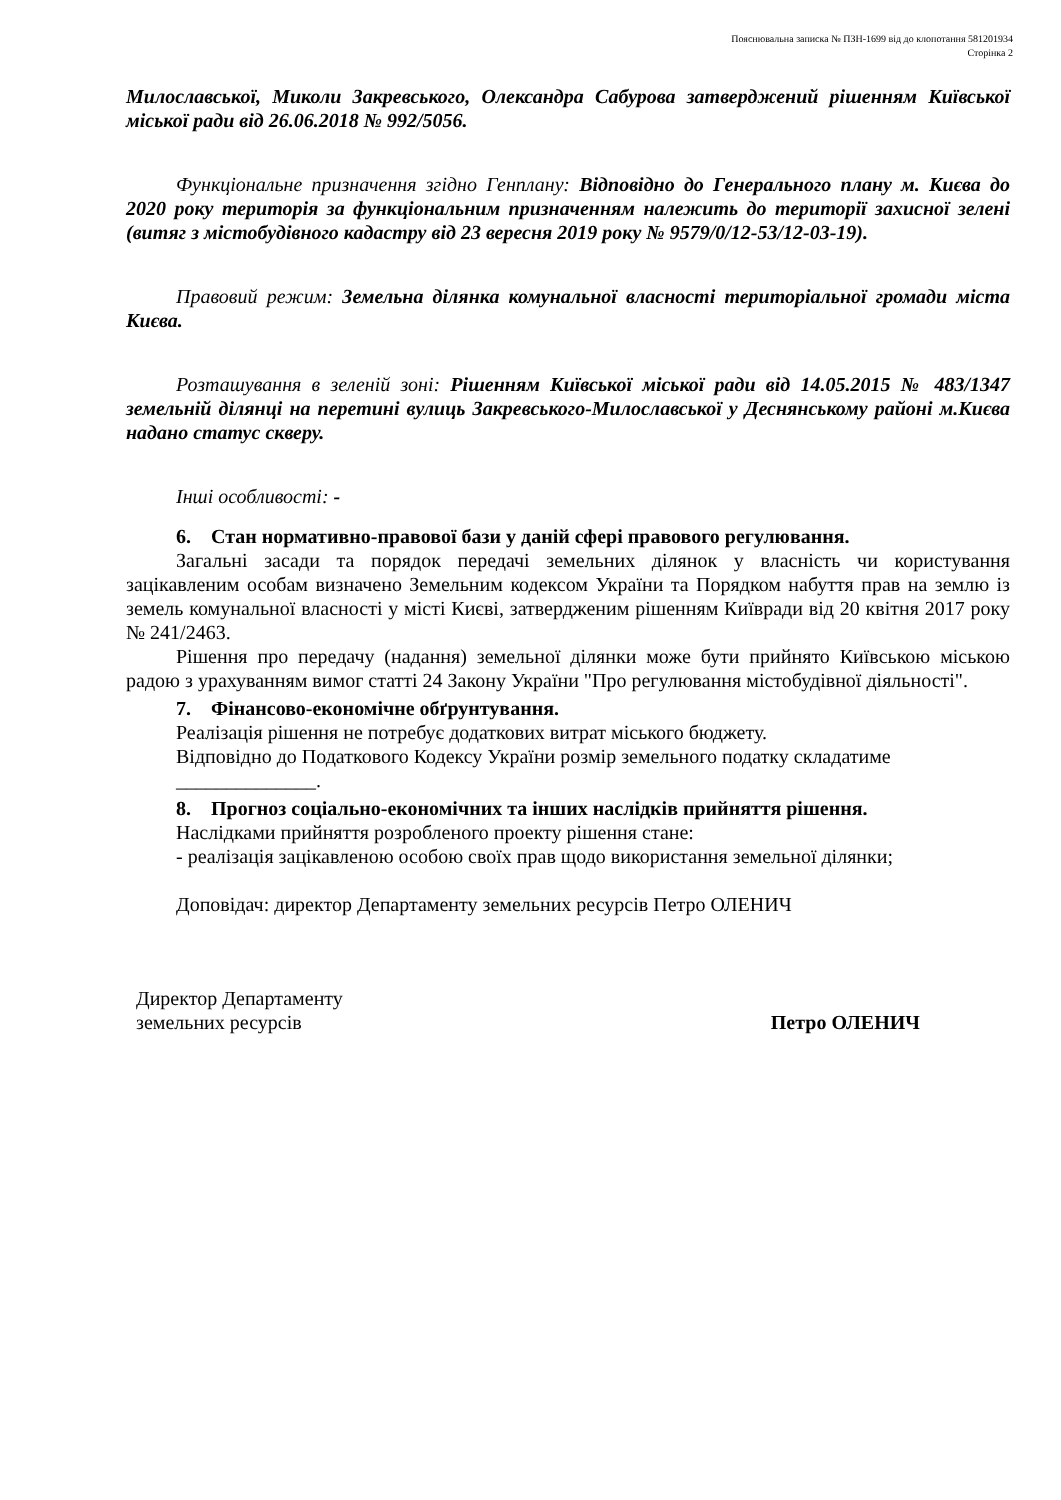Пояснювальна записка № ПЗН-1699 від до клопотання 581201934
Сторінка 2
Милославської, Миколи Закревського, Олександра Сабурова затверджений рішенням Київської міської ради від 26.06.2018 № 992/5056.
Функціональне призначення згідно Генплану: Відповідно до Генерального плану м. Києва до 2020 року територія за функціональним призначенням належить до території захисної зелені (витяг з містобудівного кадастру від 23 вересня 2019 року № 9579/0/12-53/12-03-19).
Правовий режим: Земельна ділянка комунальної власності територіальної громади міста Києва.
Розташування в зеленій зоні: Рішенням Київської міської ради від 14.05.2015 № 483/1347 земельній ділянці на перетині вулиць Закревського-Милославської у Деснянському районі м.Києва надано статус скверу.
Інші особливості: -
6. Стан нормативно-правової бази у даній сфері правового регулювання.
Загальні засади та порядок передачі земельних ділянок у власність чи користування зацікавленим особам визначено Земельним кодексом України та Порядком набуття прав на землю із земель комунальної власності у місті Києві, затвердженим рішенням Київради від 20 квітня 2017 року № 241/2463.
Рішення про передачу (надання) земельної ділянки може бути прийнято Київською міською радою з урахуванням вимог статті 24 Закону України "Про регулювання містобудівної діяльності".
7. Фінансово-економічне обґрунтування.
Реалізація рішення не потребує додаткових витрат міського бюджету.
Відповідно до Податкового Кодексу України розмір земельного податку складатиме
______________.
8. Прогноз соціально-економічних та інших наслідків прийняття рішення.
Наслідками прийняття розробленого проекту рішення стане:
- реалізація зацікавленою особою своїх прав щодо використання земельної ділянки;
Доповідач: директор Департаменту земельних ресурсів Петро ОЛЕНИЧ
Директор Департаменту
земельних ресурсів
Петро ОЛЕНИЧ